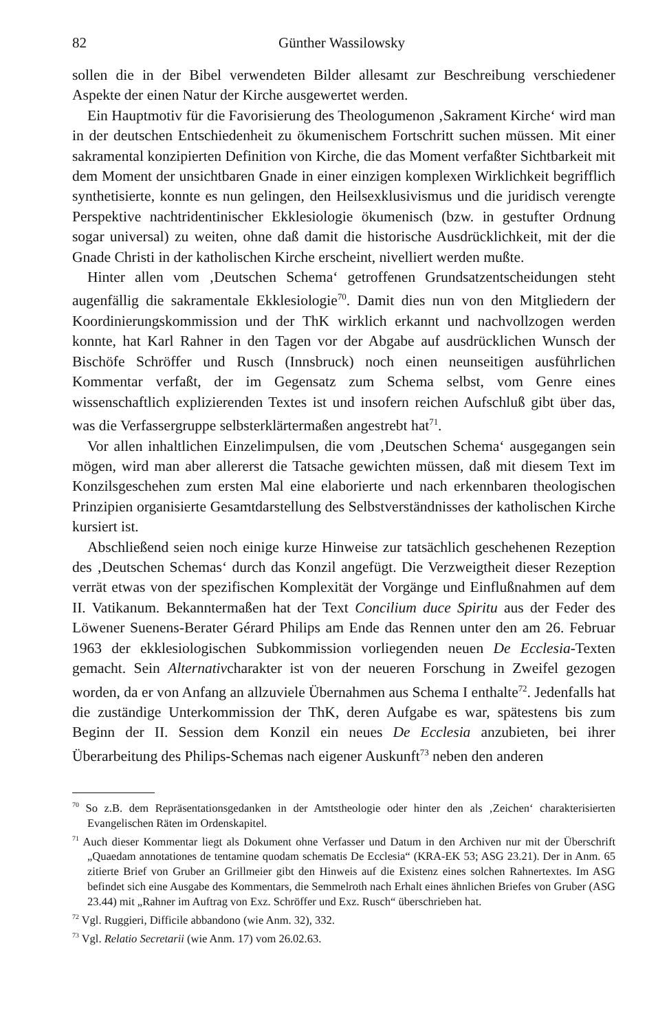82 Günther Wassilowsky
sollen die in der Bibel verwendeten Bilder allesamt zur Beschreibung verschiedener Aspekte der einen Natur der Kirche ausgewertet werden.
Ein Hauptmotiv für die Favorisierung des Theologumenon ‚Sakrament Kirche‘ wird man in der deutschen Entschiedenheit zu ökumenischem Fortschritt suchen müssen. Mit einer sakramental konzipierten Definition von Kirche, die das Moment verfaßter Sichtbarkeit mit dem Moment der unsichtbaren Gnade in einer einzigen komplexen Wirklichkeit begrifflich synthetisierte, konnte es nun gelingen, den Heilsexklusivismus und die juridisch verengte Perspektive nachtridentinischer Ekklesiologie ökumenisch (bzw. in gestufter Ordnung sogar universal) zu weiten, ohne daß damit die historische Ausdrücklichkeit, mit der die Gnade Christi in der katholischen Kirche erscheint, nivelliert werden mußte.
Hinter allen vom ‚Deutschen Schema‘ getroffenen Grundsatzentscheidungen steht augenfällig die sakramentale Ekklesiologie<sup>70</sup>. Damit dies nun von den Mitgliedern der Koordinierungskommission und der ThK wirklich erkannt und nachvollzogen werden konnte, hat Karl Rahner in den Tagen vor der Abgabe auf ausdrücklichen Wunsch der Bischöfe Schröffer und Rusch (Innsbruck) noch einen neunseitigen ausführlichen Kommentar verfaßt, der im Gegensatz zum Schema selbst, vom Genre eines wissenschaftlich explizierenden Textes ist und insofern reichen Aufschluß gibt über das, was die Verfassergruppe selbsterklärtermaßen angestrebt hat<sup>71</sup>.
Vor allen inhaltlichen Einzelimpulsen, die vom ‚Deutschen Schema‘ ausgegangen sein mögen, wird man aber allererst die Tatsache gewichten müssen, daß mit diesem Text im Konzilsgeschehen zum ersten Mal eine elaborierte und nach erkennbaren theologischen Prinzipien organisierte Gesamtdarstellung des Selbstverständnisses der katholischen Kirche kursiert ist.
Abschließend seien noch einige kurze Hinweise zur tatsächlich geschehenen Rezeption des ‚Deutschen Schemas‘ durch das Konzil angefügt. Die Verzweigtheit dieser Rezeption verrät etwas von der spezifischen Komplexität der Vorgänge und Einflußnahmen auf dem II. Vatikanum. Bekanntermaßen hat der Text Concilium duce Spiritu aus der Feder des Löwener Suenens-Berater Gérard Philips am Ende das Rennen unter den am 26. Februar 1963 der ekklesiologischen Subkommission vorliegenden neuen De Ecclesia-Texten gemacht. Sein Alternativcharakter ist von der neueren Forschung in Zweifel gezogen worden, da er von Anfang an allzuviele Übernahmen aus Schema I enthalte<sup>72</sup>. Jedenfalls hat die zuständige Unterkommission der ThK, deren Aufgabe es war, spätestens bis zum Beginn der II. Session dem Konzil ein neues De Ecclesia anzubieten, bei ihrer Überarbeitung des Philips-Schemas nach eigener Auskunft<sup>73</sup> neben den anderen
<sup>70</sup> So z.B. dem Repräsentationsgedanken in der Amtstheologie oder hinter den als ‚Zeichen‘ charakterisierten Evangelischen Räten im Ordenskapitel.
<sup>71</sup> Auch dieser Kommentar liegt als Dokument ohne Verfasser und Datum in den Archiven nur mit der Überschrift „Quaedam annotationes de tentamine quodam schematis De Ecclesia“ (KRA-EK 53; ASG 23.21). Der in Anm. 65 zitierte Brief von Gruber an Grillmeier gibt den Hinweis auf die Existenz eines solchen Rahnertextes. Im ASG befindet sich eine Ausgabe des Kommentars, die Semmelroth nach Erhalt eines ähnlichen Briefes von Gruber (ASG 23.44) mit „Rahner im Auftrag von Exz. Schröffer und Exz. Rusch“ überschrieben hat.
<sup>72</sup> Vgl. Ruggieri, Difficile abbandono (wie Anm. 32), 332.
<sup>73</sup> Vgl. Relatio Secretarii (wie Anm. 17) vom 26.02.63.